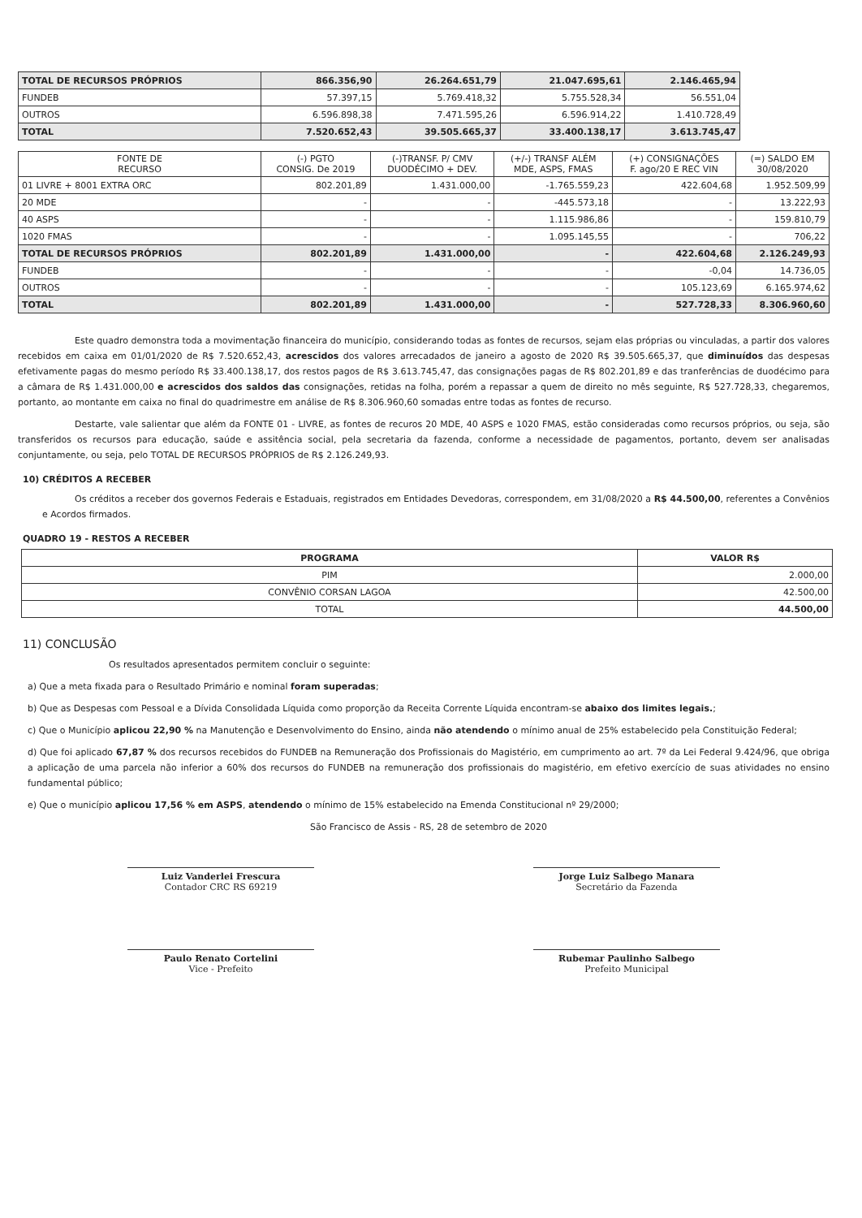| TOTAL DE RECURSOS PRÓPRIOS | 866.356,90 | 26.264.651,79 | 21.047.695,61 | 2.146.465,94 |
| FUNDEB | 57.397,15 | 5.769.418,32 | 5.755.528,34 | 56.551,04 |
| OUTROS | 6.596.898,38 | 7.471.595,26 | 6.596.914,22 | 1.410.728,49 |
| TOTAL | 7.520.652,43 | 39.505.665,37 | 33.400.138,17 | 3.613.745,47 |
| FONTE DE RECURSO | (-) PGTO CONSIG. De 2019 | (-)TRANSF. P/ CMV DUODÉCIMO + DEV. | (+/-) TRANSF ALÉM MDE, ASPS, FMAS | (+) CONSIGNAÇÕES F. ago/20 E REC VIN | (=) SALDO EM 30/08/2020 |
| --- | --- | --- | --- | --- | --- |
| 01 LIVRE + 8001 EXTRA ORC | 802.201,89 | 1.431.000,00 | -1.765.559,23 | 422.604,68 | 1.952.509,99 |
| 20 MDE | - | - | -445.573,18 | - | 13.222,93 |
| 40 ASPS | - | - | 1.115.986,86 | - | 159.810,79 |
| 1020 FMAS | - | - | 1.095.145,55 | - | 706,22 |
| TOTAL DE RECURSOS PRÓPRIOS | 802.201,89 | 1.431.000,00 | - | 422.604,68 | 2.126.249,93 |
| FUNDEB | - | - | - | -0,04 | 14.736,05 |
| OUTROS | - | - | - | 105.123,69 | 6.165.974,62 |
| TOTAL | 802.201,89 | 1.431.000,00 | - | 527.728,33 | 8.306.960,60 |
Este quadro demonstra toda a movimentação financeira do município, considerando todas as fontes de recursos, sejam elas próprias ou vinculadas, a partir dos valores recebidos em caixa em 01/01/2020 de R$ 7.520.652,43, acrescidos dos valores arrecadados de janeiro a agosto de 2020 R$ 39.505.665,37, que diminuídos das despesas efetivamente pagas do mesmo período R$ 33.400.138,17, dos restos pagos de R$ 3.613.745,47, das consignações pagas de R$ 802.201,89 e das tranferências de duodécimo para a câmara de R$ 1.431.000,00 e acrescidos dos saldos das consignações, retidas na folha, porém a repassar a quem de direito no mês seguinte, R$ 527.728,33, chegaremos, portanto, ao montante em caixa no final do quadrimestre em análise de R$ 8.306.960,60 somadas entre todas as fontes de recurso.
Destarte, vale salientar que além da FONTE 01 - LIVRE, as fontes de recuros 20 MDE, 40 ASPS e 1020 FMAS, estão consideradas como recursos próprios, ou seja, são transferidos os recursos para educação, saúde e assitência social, pela secretaria da fazenda, conforme a necessidade de pagamentos, portanto, devem ser analisadas conjuntamente, ou seja, pelo TOTAL DE RECURSOS PRÓPRIOS de R$ 2.126.249,93.
10) CRÉDITOS A RECEBER
Os créditos a receber dos governos Federais e Estaduais, registrados em Entidades Devedoras, correspondem, em 31/08/2020 a R$ 44.500,00, referentes a Convênios e Acordos firmados.
QUADRO 19 - RESTOS A RECEBER
| PROGRAMA | VALOR R$ |
| --- | --- |
| PIM | 2.000,00 |
| CONVÊNIO CORSAN LAGOA | 42.500,00 |
| TOTAL | 44.500,00 |
11) CONCLUSÃO
Os resultados apresentados permitem concluir o seguinte:
a) Que a meta fixada para o Resultado Primário e nominal foram superadas;
b) Que as Despesas com Pessoal e a Dívida Consolidada Líquida como proporção da Receita Corrente Líquida encontram-se abaixo dos limites legais.;
c) Que o Município aplicou 22,90 % na Manutenção e Desenvolvimento do Ensino, ainda não atendendo o mínimo anual de 25% estabelecido pela Constituição Federal;
d) Que foi aplicado 67,87 % dos recursos recebidos do FUNDEB na Remuneração dos Profissionais do Magistério, em cumprimento ao art. 7º da Lei Federal 9.424/96, que obriga a aplicação de uma parcela não inferior a 60% dos recursos do FUNDEB na remuneração dos profissionais do magistério, em efetivo exercício de suas atividades no ensino fundamental público;
e) Que o município aplicou 17,56 % em ASPS, atendendo o mínimo de 15% estabelecido na Emenda Constitucional nº 29/2000;
São Francisco de Assis - RS, 28 de setembro de 2020
Luiz Vanderlei Frescura
Contador CRC RS 69219
Jorge Luiz Salbego Manara
Secretário da Fazenda
Paulo Renato Cortelini
Vice - Prefeito
Rubemar Paulinho Salbego
Prefeito Municipal